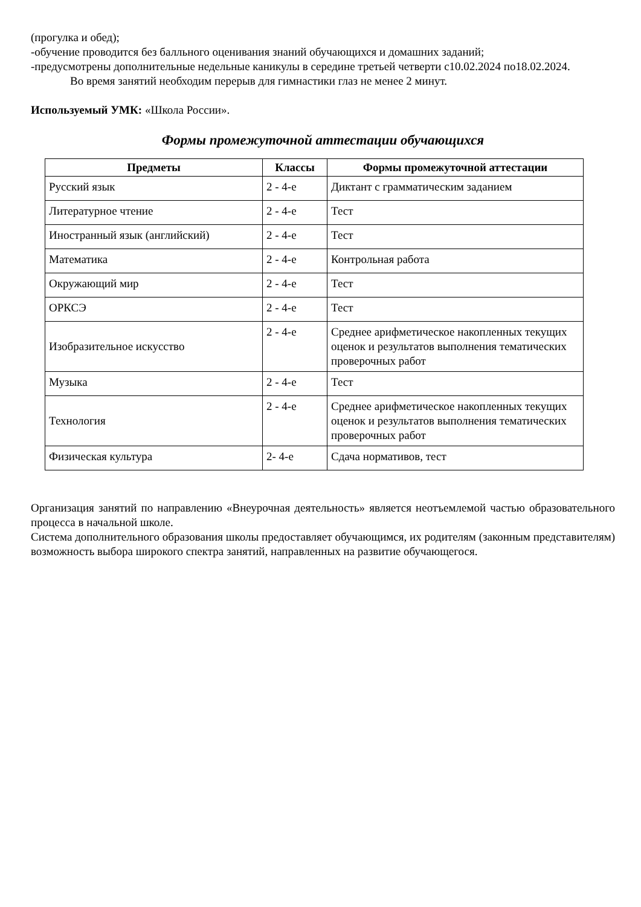(прогулка и обед);
-обучение проводится без балльного оценивания знаний обучающихся и домашних заданий;
-предусмотрены дополнительные недельные каникулы в середине третьей четверти с10.02.2024 по18.02.2024.
Во время занятий необходим перерыв для гимнастики глаз не менее 2 минут.
Используемый УМК: «Школа России».
Формы промежуточной аттестации обучающихся
| Предметы | Классы | Формы промежуточной аттестации |
| --- | --- | --- |
| Русский язык | 2 - 4-е | Диктант с грамматическим заданием |
| Литературное чтение | 2 - 4-е | Тест |
| Иностранный язык (английский) | 2 - 4-е | Тест |
| Математика | 2 - 4-е | Контрольная работа |
| Окружающий мир | 2 - 4-е | Тест |
| ОРКСЭ | 2 - 4-е | Тест |
| Изобразительное искусство | 2 - 4-е | Среднее арифметическое накопленных текущих оценок и результатов выполнения тематических проверочных работ |
| Музыка | 2 - 4-е | Тест |
| Технология | 2 - 4-е | Среднее арифметическое накопленных текущих оценок и результатов выполнения тематических проверочных работ |
| Физическая культура | 2- 4-е | Сдача нормативов, тест |
Организация занятий по направлению «Внеурочная деятельность» является неотъемлемой частью образовательного процесса в начальной школе.
Система дополнительного образования школы предоставляет обучающимся, их родителям (законным представителям) возможность выбора широкого спектра занятий, направленных на развитие обучающегося.